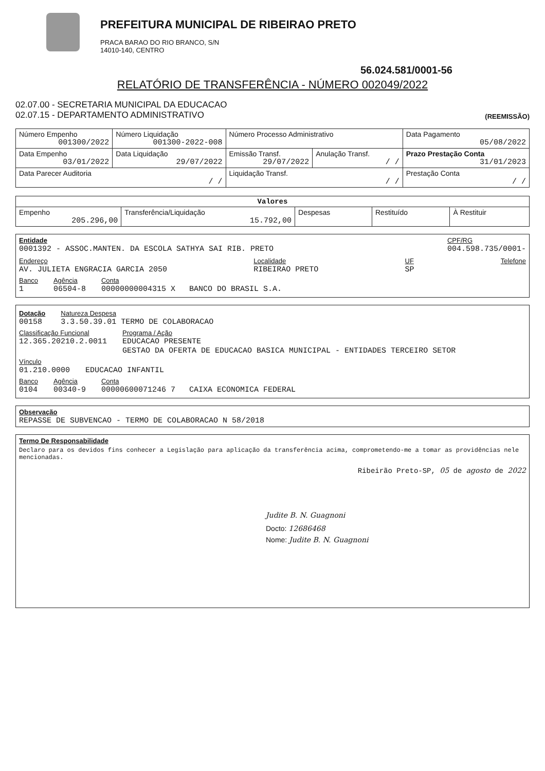PREFEITURA MUNICIPAL DE RIBEIRAO PRETO
PRACA BARAO DO RIO BRANCO, S/N
14010-140, CENTRO
56.024.581/0001-56
RELATÓRIO DE TRANSFERÊNCIA - NÚMERO 002049/2022
02.07.00 - SECRETARIA MUNICIPAL DA EDUCACAO
02.07.15 - DEPARTAMENTO ADMINISTRATIVO
(REEMISSÃO)
| Número Empenho 001300/2022 | Número Liquidação 001300-2022-008 | Número Processo Administrativo | | Data Pagamento 05/08/2022 |
| Data Empenho 03/01/2022 | Data Liquidação 29/07/2022 | Emissão Transf. 29/07/2022 | Anulação Transf. / / | Prazo Prestação Conta 31/01/2023 |
| Data Parecer Auditoria / / | | Liquidação Transf. / / | | Prestação Conta / / |
| Valores | | | | |
| Empenho 205.296,00 | Transferência/Liquidação 15.792,00 | Despesas | Restituído | À Restituir |
Entidade
0001392 - ASSOC.MANTEN. DA ESCOLA SATHYA SAI RIB. PRETO
CPF/RG
004.598.735/0001-
Endereço
AV. JULIETA ENGRACIA GARCIA 2050
Localidade
RIBEIRAO PRETO
UF
SP
Telefone
Banco
1
Agência
06504-8
Conta
00000000004315 X BANCO DO BRASIL S.A.
Dotação
00158
Natureza Despesa
3.3.50.39.01 TERMO DE COLABORACAO
Classificação Funcional
12.365.20210.2.0011
Programa / Ação
EDUCACAO PRESENTE
GESTAO DA OFERTA DE EDUCACAO BASICA MUNICIPAL - ENTIDADES TERCEIRO SETOR
Vínculo
01.210.0000
EDUCACAO INFANTIL
Banco
0104
Agência
00340-9
Conta
00000600071246 7 CAIXA ECONOMICA FEDERAL
Observação
REPASSE DE SUBVENCAO - TERMO DE COLABORACAO N 58/2018
Termo De Responsabilidade
Declaro para os devidos fins conhecer a Legislação para aplicação da transferência acima, comprometendo-me a tomar as providências nele mencionadas.
Ribeirão Preto-SP, 05 de agosto de 2022
Judite B. N. Guagnoni
Docto: 12686468
Nome: Judite B. N. Guagnoni